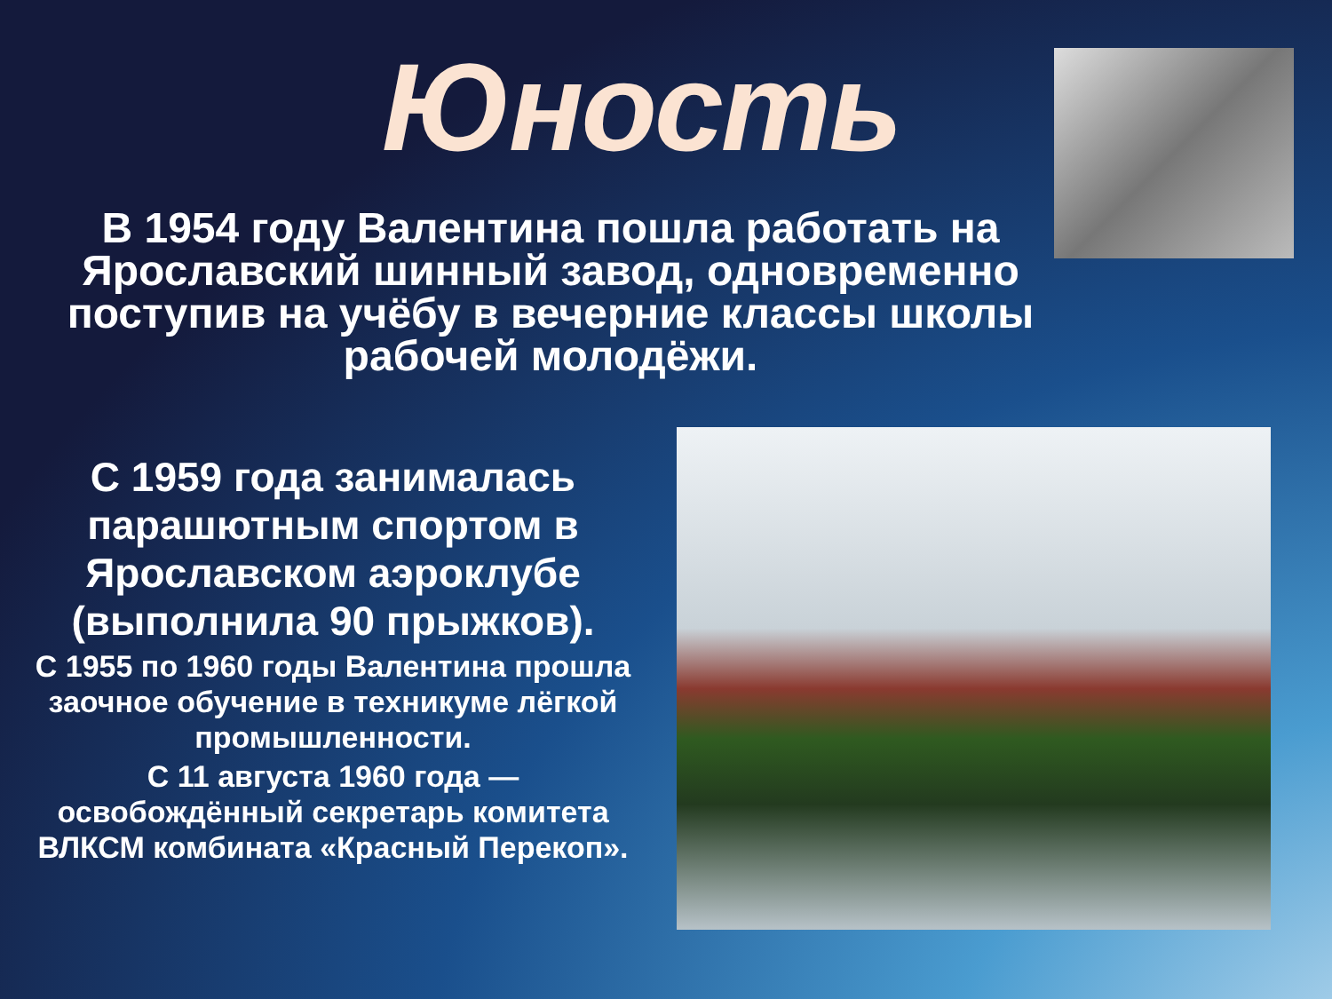Юность
В 1954 году Валентина пошла работать на Ярославский шинный завод, одновременно поступив на учёбу в вечерние классы школы рабочей молодёжи.
С 1959 года занималась парашютным спортом в Ярославском аэроклубе (выполнила 90 прыжков).
С 1955 по 1960 годы Валентина прошла заочное обучение в техникуме лёгкой промышленности.
С 11 августа 1960 года — освобождённый секретарь комитета ВЛКСМ комбината «Красный Перекоп».